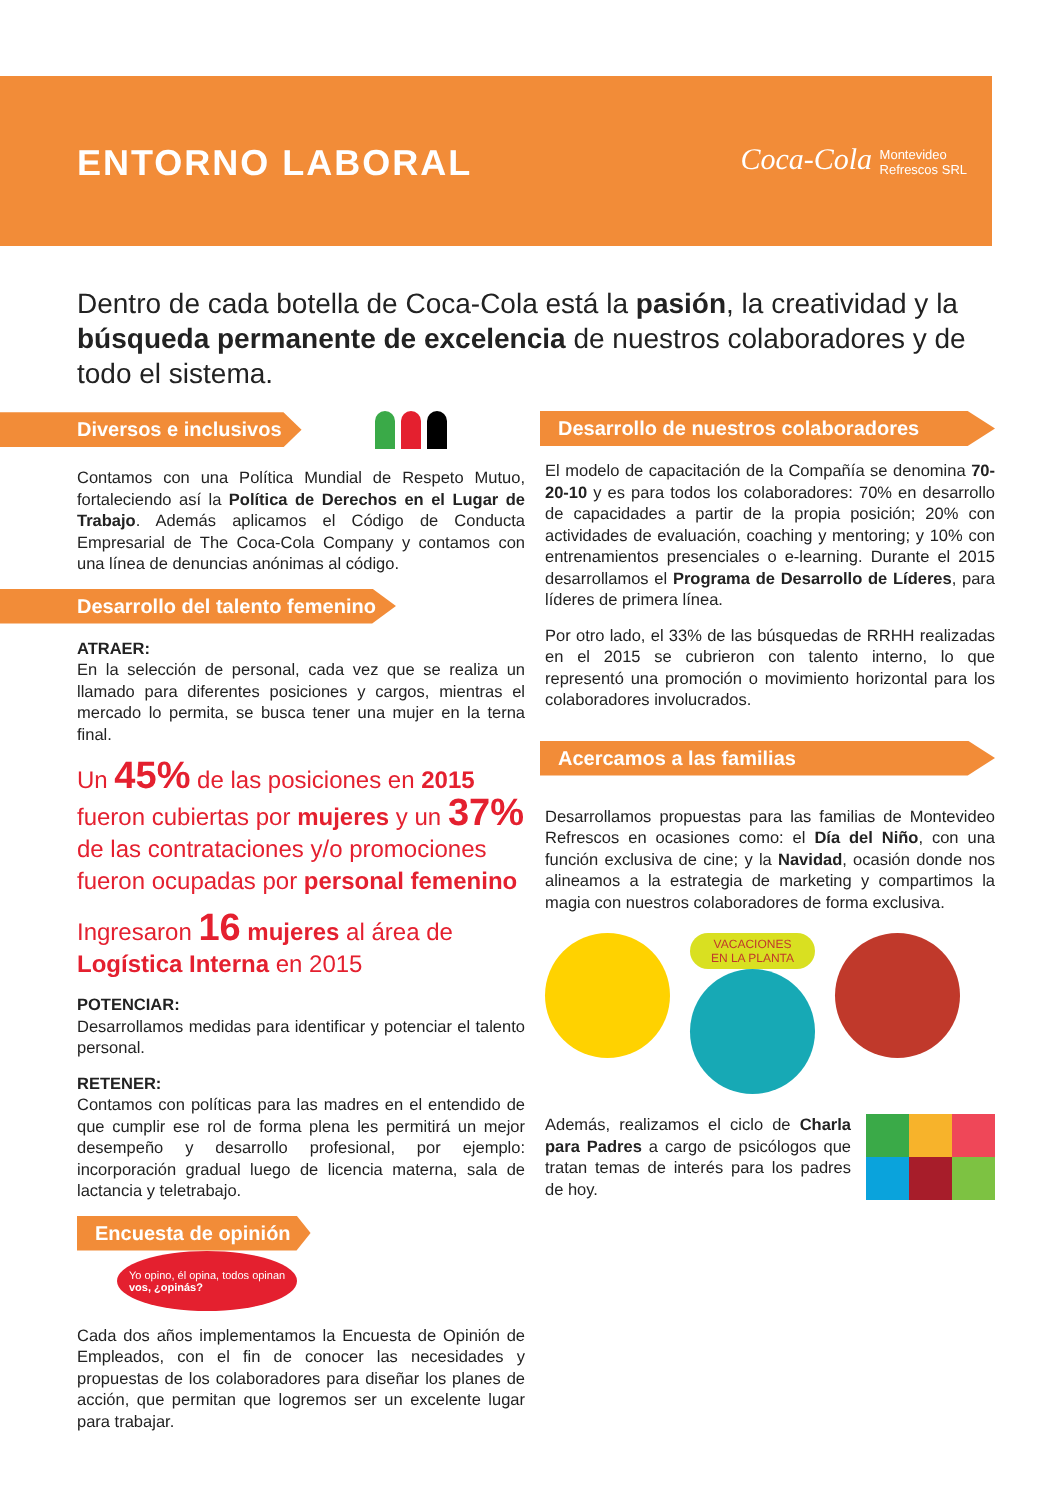ENTORNO LABORAL
Coca-Cola Montevideo
Refrescos SRL
Dentro de cada botella de Coca-Cola está la pasión, la creatividad y la búsqueda permanente de excelencia de nuestros colaboradores y de todo el sistema.
Diversos e inclusivos
Contamos con una Política Mundial de Respeto Mutuo, fortaleciendo así la Política de Derechos en el Lugar de Trabajo. Además aplicamos el Código de Conducta Empresarial de The Coca-Cola Company y contamos con una línea de denuncias anónimas al código.
Desarrollo del talento femenino
ATRAER:
En la selección de personal, cada vez que se realiza un llamado para diferentes posiciones y cargos, mientras el mercado lo permita, se busca tener una mujer en la terna final.
Un 45% de las posiciones en 2015 fueron cubiertas por mujeres y un 37% de las contrataciones y/o promociones fueron ocupadas por personal femenino
Ingresaron 16 mujeres al área de Logística Interna en 2015
POTENCIAR:
Desarrollamos medidas para identificar y potenciar el talento personal.
RETENER:
Contamos con políticas para las madres en el entendido de que cumplir ese rol de forma plena les permitirá un mejor desempeño y desarrollo profesional, por ejemplo: incorporación gradual luego de licencia materna, sala de lactancia y teletrabajo.
Encuesta de opinión Yo opino, él opina, todos opinan
vos, ¿opinás?
Cada dos años implementamos la Encuesta de Opinión de Empleados, con el fin de conocer las necesidades y propuestas de los colaboradores para diseñar los planes de acción, que permitan que logremos ser un excelente lugar para trabajar.
Desarrollo de nuestros colaboradores
El modelo de capacitación de la Compañía se denomina 70-20-10 y es para todos los colaboradores: 70% en desarrollo de capacidades a partir de la propia posición; 20% con actividades de evaluación, coaching y mentoring; y 10% con entrenamientos presenciales o e-learning. Durante el 2015 desarrollamos el Programa de Desarrollo de Líderes, para líderes de primera línea.
Por otro lado, el 33% de las búsquedas de RRHH realizadas en el 2015 se cubrieron con talento interno, lo que representó una promoción o movimiento horizontal para los colaboradores involucrados.
Acercamos a las familias
Desarrollamos propuestas para las familias de Montevideo Refrescos en ocasiones como: el Día del Niño, con una función exclusiva de cine; y la Navidad, ocasión donde nos alineamos a la estrategia de marketing y compartimos la magia con nuestros colaboradores de forma exclusiva.
VACACIONES
EN LA PLANTA
Además, realizamos el ciclo de Charla para Padres a cargo de psicólogos que tratan temas de interés para los padres de hoy.